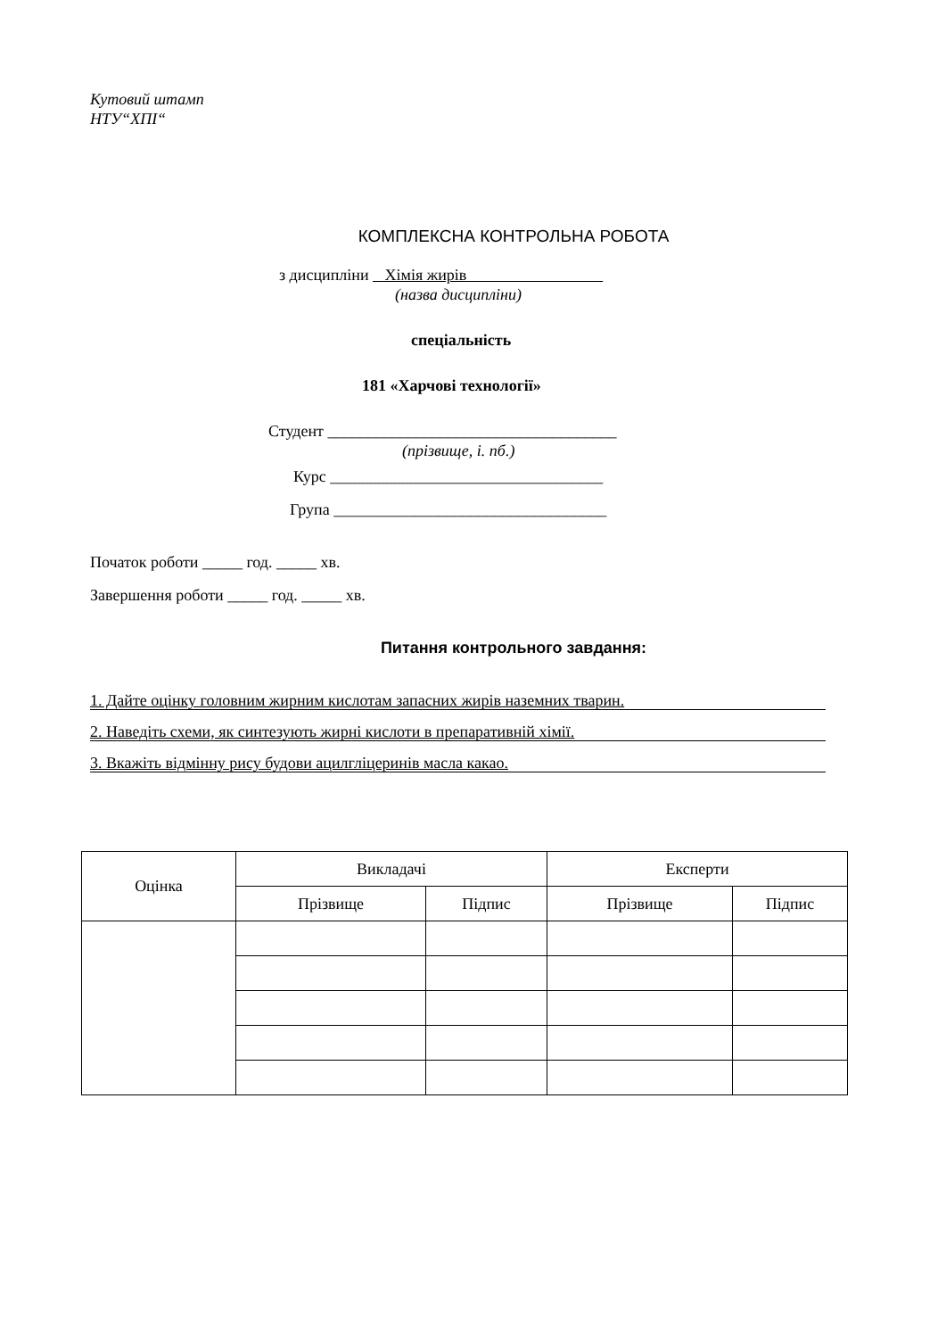Кутовий штамп
НТУ“ХПІ“
КОМПЛЕКСНА КОНТРОЛЬНА РОБОТА
з дисципліни Хімія жирів
(назва дисципліни)
спеціальність
181 «Харчові технології»
Студент ____________________________________
(прізвище, і. пб.)
Курс __________________________________
Група __________________________________
Початок роботи _____ год. _____ хв.
Завершення роботи _____ год. _____ хв.
Питання контрольного завдання:
1. Дайте оцінку головним жирним кислотам запасних жирів наземних тварин.
2. Наведіть схеми, як синтезують жирні кислоти в препаративній хімії.
3. Вкажіть відмінну рису будови ацилгліцеринів масла какао.
| Оцінка | Викладачі | | Експерти | |
| | Прізвище | Підпис | Прізвище | Підпис |